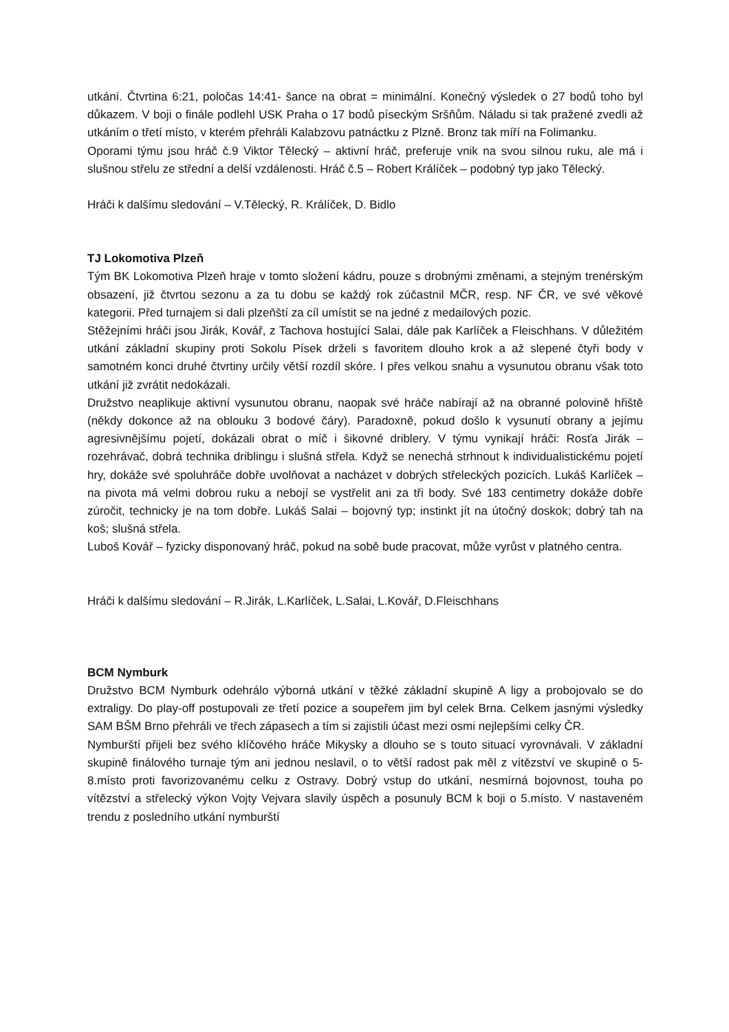utkání. Čtvrtina 6:21, poločas 14:41- šance na obrat = minimální. Konečný výsledek o 27 bodů toho byl důkazem. V boji o finále podlehl USK Praha o 17 bodů píseckým Sršňům. Náladu si tak pražené zvedli až utkáním o třetí místo, v kterém přehráli Kalabzovu patnáctku z Plzně. Bronz tak míří na Folimanku.
Oporami týmu jsou hráč č.9 Viktor Tělecký – aktivní hráč, preferuje vnik na svou silnou ruku, ale má i slušnou střelu ze střední a delší vzdálenosti. Hráč č.5 – Robert Králíček – podobný typ jako Tělecký.
Hráči k dalšímu sledování – V.Tělecký, R. Králíček, D. Bidlo
TJ Lokomotiva Plzeň
Tým BK Lokomotiva Plzeň hraje v tomto složení kádru, pouze s drobnými změnami, a stejným trenérským obsazení, již čtvrtou sezonu a za tu dobu se každý rok zúčastnil MČR, resp. NF ČR, ve své věkové kategorii. Před turnajem si dali plzeňští za cíl umístit se na jedné z medailových pozic.
Stěžejními hráči jsou Jirák, Kovář, z Tachova hostující Salai, dále pak Karlíček a Fleischhans. V důležitém utkání základní skupiny proti Sokolu Písek drželi s favoritem dlouho krok a až slepené čtyři body v samotném konci druhé čtvrtiny určily větší rozdíl skóre. I přes velkou snahu a vysunutou obranu však toto utkání již zvrátit nedokázali.
Družstvo neaplikuje aktivní vysunutou obranu, naopak své hráče nabírají až na obranné polovině hřiště (někdy dokonce až na oblouku 3 bodové čáry). Paradoxně, pokud došlo k vysunutí obrany a jejímu agresivnějšímu pojetí, dokázali obrat o míč i šikovné driblery. V týmu vynikají hráči: Rosťa Jirák – rozehrávač, dobrá technika driblingu i slušná střela. Když se nenechá strhnout k individualistickému pojetí hry, dokáže své spoluhráče dobře uvolňovat a nacházet v dobrých střeleckých pozicích. Lukáš Karlíček – na pivota má velmi dobrou ruku a nebojí se vystřelit ani za tři body. Své 183 centimetry dokáže dobře zúročit, technicky je na tom dobře. Lukáš Salai – bojovný typ; instinkt jít na útočný doskok; dobrý tah na koš; slušná střela.
Luboš Kovář – fyzicky disponovaný hráč, pokud na sobě bude pracovat, může vyrůst v platného centra.
Hráči k dalšímu sledování – R.Jirák, L.Karlíček, L.Salai, L.Kovář, D.Fleischhans
BCM Nymburk
Družstvo BCM Nymburk odehrálo výborná utkání v těžké základní skupině A ligy a probojovalo se do extraligy. Do play-off postupovali ze třetí pozice a soupeřem jim byl celek Brna. Celkem jasnými výsledky SAM BŠM Brno přehráli ve třech zápasech a tím si zajistili účast mezi osmi nejlepšími celky ČR.
Nymburští přijeli bez svého klíčového hráče Mikysky a dlouho se s touto situací vyrovnávali. V základní skupině finálového turnaje tým ani jednou neslavil, o to větší radost pak měl z vítězství ve skupině o 5-8.místo proti favorizovanému celku z Ostravy. Dobrý vstup do utkání, nesmírná bojovnost, touha po vítězství a střelecký výkon Vojty Vejvara slavily úspěch a posunuly BCM k boji o 5.místo. V nastaveném trendu z posledního utkání nymburští